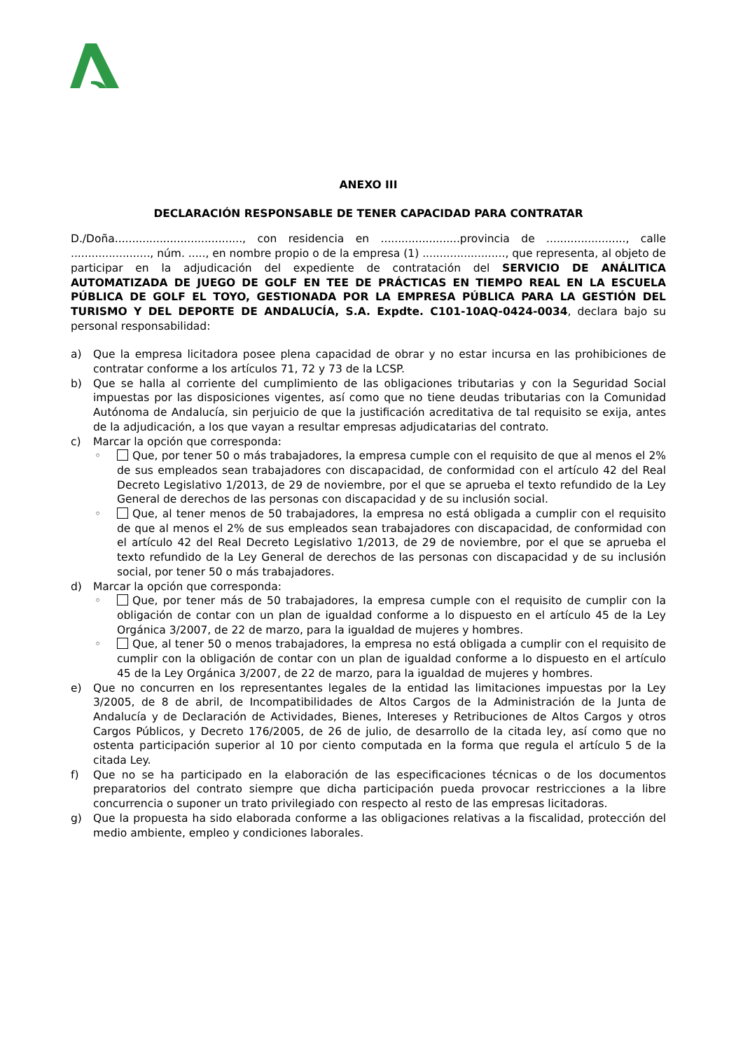ANEXO III
DECLARACIÓN RESPONSABLE DE TENER CAPACIDAD PARA CONTRATAR
D./Doña....................................., con residencia en .......................provincia de ......................., calle ......................., núm. ....., en nombre propio o de la empresa (1) ........................, que representa, al objeto de participar en la adjudicación del expediente de contratación del SERVICIO DE ANÁLITICA AUTOMATIZADA DE JUEGO DE GOLF EN TEE DE PRÁCTICAS EN TIEMPO REAL EN LA ESCUELA PÚBLICA DE GOLF EL TOYO, GESTIONADA POR LA EMPRESA PÚBLICA PARA LA GESTIÓN DEL TURISMO Y DEL DEPORTE DE ANDALUCÍA, S.A. Expdte. C101-10AQ-0424-0034, declara bajo su personal responsabilidad:
a) Que la empresa licitadora posee plena capacidad de obrar y no estar incursa en las prohibiciones de contratar conforme a los artículos 71, 72 y 73 de la LCSP.
b) Que se halla al corriente del cumplimiento de las obligaciones tributarias y con la Seguridad Social impuestas por las disposiciones vigentes, así como que no tiene deudas tributarias con la Comunidad Autónoma de Andalucía, sin perjuicio de que la justificación acreditativa de tal requisito se exija, antes de la adjudicación, a los que vayan a resultar empresas adjudicatarias del contrato.
c) Marcar la opción que corresponda:
◦ Que, por tener 50 o más trabajadores, la empresa cumple con el requisito de que al menos el 2% de sus empleados sean trabajadores con discapacidad, de conformidad con el artículo 42 del Real Decreto Legislativo 1/2013, de 29 de noviembre, por el que se aprueba el texto refundido de la Ley General de derechos de las personas con discapacidad y de su inclusión social.
◦ Que, al tener menos de 50 trabajadores, la empresa no está obligada a cumplir con el requisito de que al menos el 2% de sus empleados sean trabajadores con discapacidad, de conformidad con el artículo 42 del Real Decreto Legislativo 1/2013, de 29 de noviembre, por el que se aprueba el texto refundido de la Ley General de derechos de las personas con discapacidad y de su inclusión social, por tener 50 o más trabajadores.
d) Marcar la opción que corresponda:
◦ Que, por tener más de 50 trabajadores, la empresa cumple con el requisito de cumplir con la obligación de contar con un plan de igualdad conforme a lo dispuesto en el artículo 45 de la Ley Orgánica 3/2007, de 22 de marzo, para la igualdad de mujeres y hombres.
◦ Que, al tener 50 o menos trabajadores, la empresa no está obligada a cumplir con el requisito de cumplir con la obligación de contar con un plan de igualdad conforme a lo dispuesto en el artículo 45 de la Ley Orgánica 3/2007, de 22 de marzo, para la igualdad de mujeres y hombres.
e) Que no concurren en los representantes legales de la entidad las limitaciones impuestas por la Ley 3/2005, de 8 de abril, de Incompatibilidades de Altos Cargos de la Administración de la Junta de Andalucía y de Declaración de Actividades, Bienes, Intereses y Retribuciones de Altos Cargos y otros Cargos Públicos, y Decreto 176/2005, de 26 de julio, de desarrollo de la citada ley, así como que no ostenta participación superior al 10 por ciento computada en la forma que regula el artículo 5 de la citada Ley.
f) Que no se ha participado en la elaboración de las especificaciones técnicas o de los documentos preparatorios del contrato siempre que dicha participación pueda provocar restricciones a la libre concurrencia o suponer un trato privilegiado con respecto al resto de las empresas licitadoras.
g) Que la propuesta ha sido elaborada conforme a las obligaciones relativas a la fiscalidad, protección del medio ambiente, empleo y condiciones laborales.